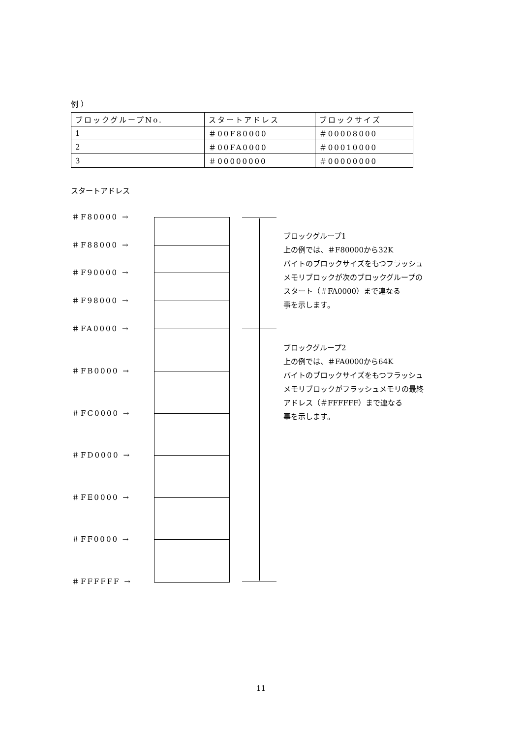例 ）
| ブロックグループNo. | スタートアドレス | ブロックサイズ |
| --- | --- | --- |
| 1 | ＃00F80000 | ＃00008000 |
| 2 | ＃00FA0000 | ＃00010000 |
| 3 | ＃00000000 | ＃00000000 |
スタートアドレス
＃F80000 →
＃F88000 →
＃F90000 →
＃F98000 →
＃FA0000 →
＃FB0000 →
＃FC0000 →
＃FD0000 →
＃FE0000 →
＃FF0000 →
＃FFFFFF →
ブロックグループ1
上の例では、＃F80000から32K
バイトのブロックサイズをもつフラッシュ
メモリブロックが次のブロックグループの
スタート（＃FA0000）まで連なる
事を示します。
ブロックグループ2
上の例では、＃FA0000から64K
バイトのブロックサイズをもつフラッシュ
メモリブロックがフラッシュメモリの最終
アドレス（＃FFFFFF）まで連なる
事を示します。
11